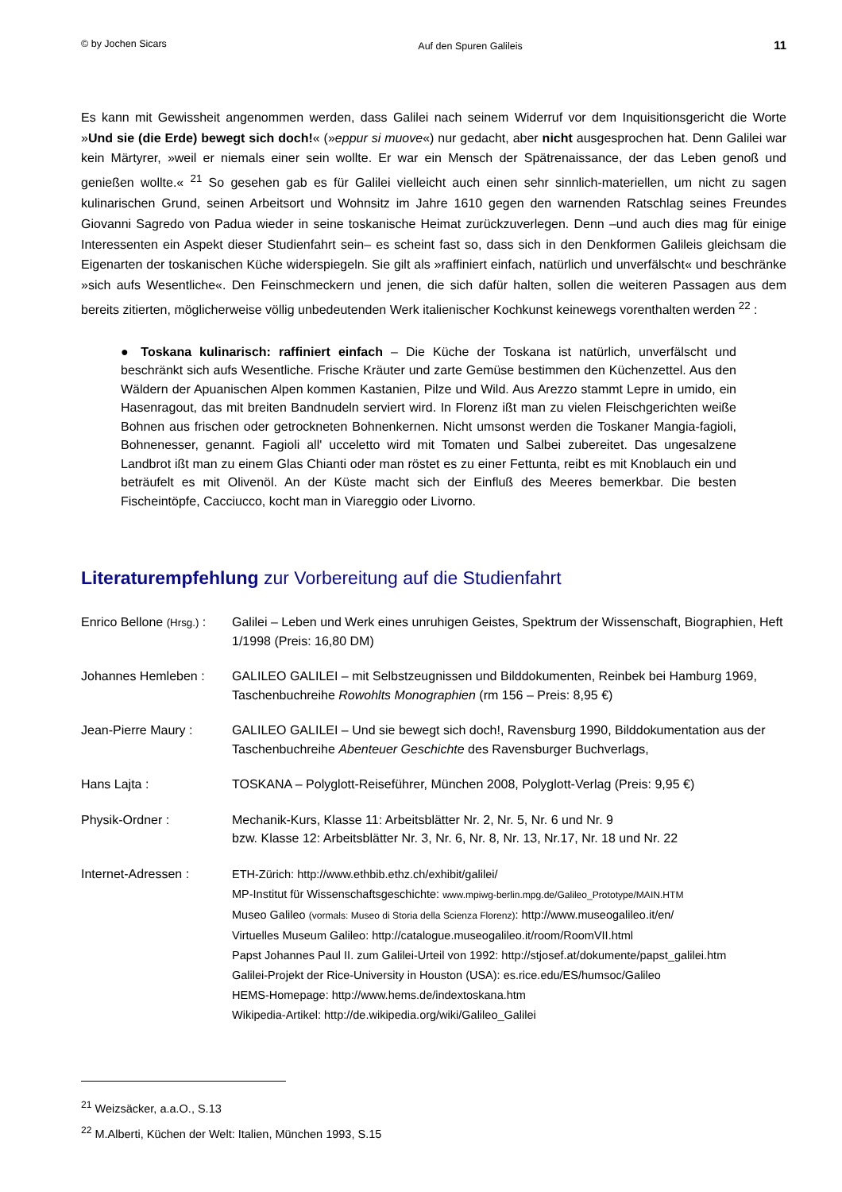© by Jochen Sicars Auf den Spuren Galileis 11
Es kann mit Gewissheit angenommen werden, dass Galilei nach seinem Widerruf vor dem Inquisitionsgericht die Worte »Und sie (die Erde) bewegt sich doch!« (»eppur si muove«) nur gedacht, aber nicht ausgesprochen hat. Denn Galilei war kein Märtyrer, »weil er niemals einer sein wollte. Er war ein Mensch der Spätrenaissance, der das Leben genoß und genießen wollte.« <sup>21</sup> So gesehen gab es für Galilei vielleicht auch einen sehr sinnlich-materiellen, um nicht zu sagen kulinarischen Grund, seinen Arbeitsort und Wohnsitz im Jahre 1610 gegen den warnenden Ratschlag seines Freundes Giovanni Sagredo von Padua wieder in seine toskanische Heimat zurückzuverlegen. Denn –und auch dies mag für einige Interessenten ein Aspekt dieser Studienfahrt sein– es scheint fast so, dass sich in den Denkformen Galileis gleichsam die Eigenarten der toskanischen Küche widerspiegeln. Sie gilt als »raffiniert einfach, natürlich und unverfälscht« und beschränke »sich aufs Wesentliche«. Den Feinschmeckern und jenen, die sich dafür halten, sollen die weiteren Passagen aus dem bereits zitierten, möglicherweise völlig unbedeutenden Werk italienischer Kochkunst keinewegs vorenthalten werden <sup>22</sup> :
● Toskana kulinarisch: raffiniert einfach – Die Küche der Toskana ist natürlich, unverfälscht und beschränkt sich aufs Wesentliche. Frische Kräuter und zarte Gemüse bestimmen den Küchenzettel. Aus den Wäldern der Apuanischen Alpen kommen Kastanien, Pilze und Wild. Aus Arezzo stammt Lepre in umido, ein Hasenragout, das mit breiten Bandnudeln serviert wird. In Florenz ißt man zu vielen Fleischgerichten weiße Bohnen aus frischen oder getrockneten Bohnenkernen. Nicht umsonst werden die Toskaner Mangia-fagioli, Bohnenesser, genannt. Fagioli all' ucceletto wird mit Tomaten und Salbei zubereitet. Das ungesalzene Landbrot ißt man zu einem Glas Chianti oder man röstet es zu einer Fettunta, reibt es mit Knoblauch ein und beträufelt es mit Olivenöl. An der Küste macht sich der Einfluß des Meeres bemerkbar. Die besten Fischeintöpfe, Cacciucco, kocht man in Viareggio oder Livorno.
Literaturempfehlung zur Vorbereitung auf die Studienfahrt
Enrico Bellone (Hrsg.) :
Galilei – Leben und Werk eines unruhigen Geistes, Spektrum der Wissenschaft, Biographien, Heft 1/1998 (Preis: 16,80 DM)
Johannes Hemleben : GALILEO GALILEI – mit Selbstzeugnissen und Bilddokumenten, Reinbek bei Hamburg 1969, Taschenbuchreihe Rowohlts Monographien (rm 156 – Preis: 8,95 €)
Jean-Pierre Maury : GALILEO GALILEI – Und sie bewegt sich doch!, Ravensburg 1990, Bilddokumentation aus der Taschenbuchreihe Abenteuer Geschichte des Ravensburger Buchverlags,
Hans Lajta : TOSKANA – Polyglott-Reiseführer, München 2008, Polyglott-Verlag (Preis: 9,95 €)
Physik-Ordner : Mechanik-Kurs, Klasse 11: Arbeitsblätter Nr. 2, Nr. 5, Nr. 6 und Nr. 9
bzw. Klasse 12: Arbeitsblätter Nr. 3, Nr. 6, Nr. 8, Nr. 13, Nr.17, Nr. 18 und Nr. 22
Internet-Adressen :
ETH-Zürich: http://www.ethbib.ethz.ch/exhibit/galilei/
MP-Institut für Wissenschaftsgeschichte: www.mpiwg-berlin.mpg.de/Galileo_Prototype/MAIN.HTM
Museo Galileo (vormals: Museo di Storia della Scienza Florenz): http://www.museogalileo.it/en/
Virtuelles Museum Galileo: http://catalogue.museogalileo.it/room/RoomVII.html
Papst Johannes Paul II. zum Galilei-Urteil von 1992: http://stjosef.at/dokumente/papst_galilei.htm
Galilei-Projekt der Rice-University in Houston (USA): es.rice.edu/ES/humsoc/Galileo
HEMS-Homepage: http://www.hems.de/indextoskana.htm
Wikipedia-Artikel: http://de.wikipedia.org/wiki/Galileo_Galilei
<sup>21</sup> Weizsäcker, a.a.O., S.13
<sup>22</sup> M.Alberti, Küchen der Welt: Italien, München 1993, S.15